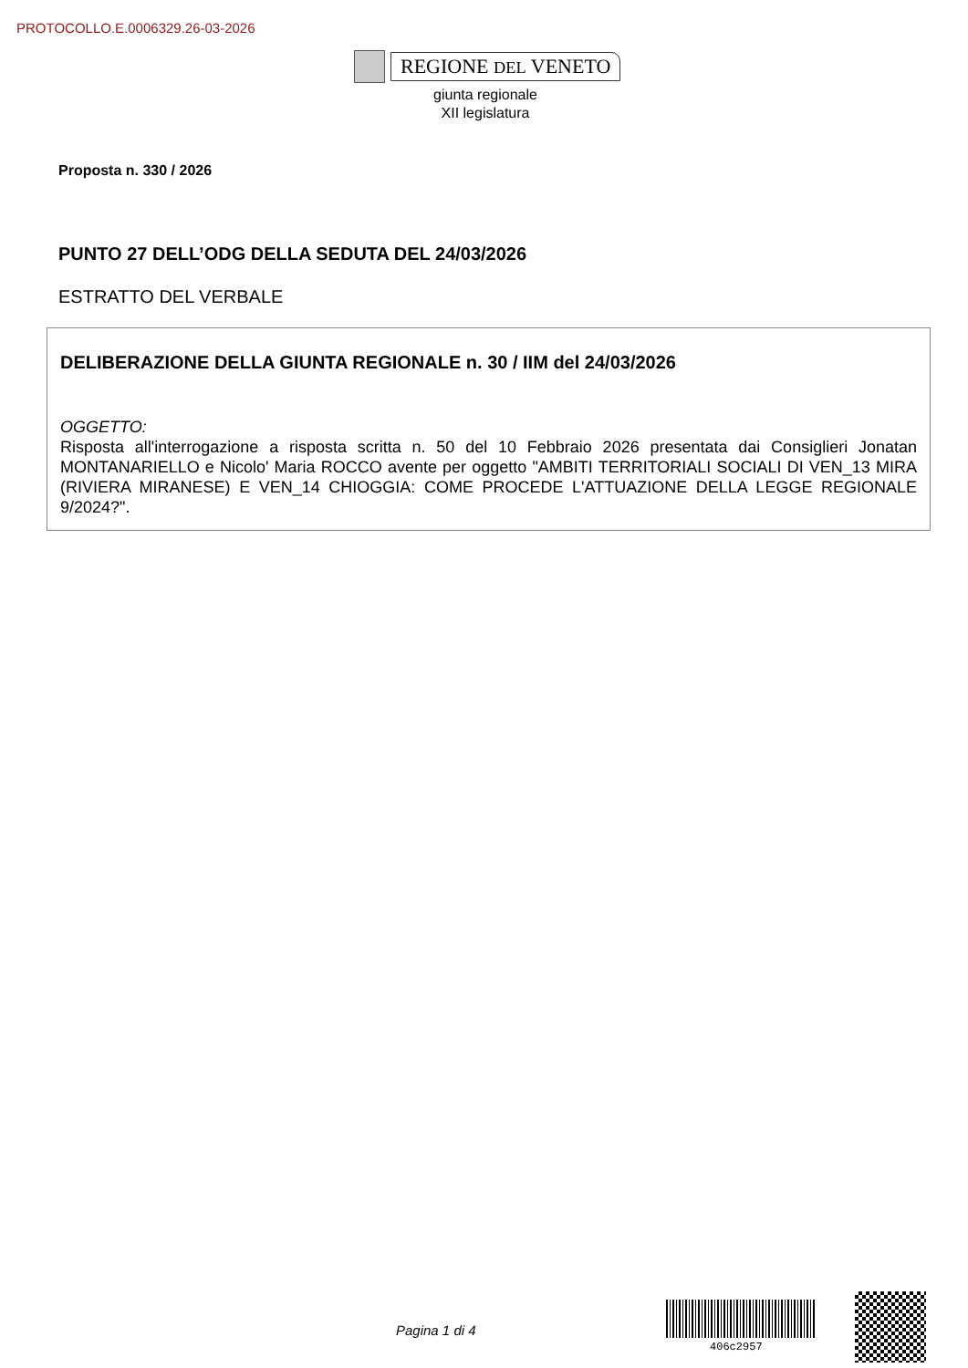PROTOCOLLO.E.0006329.26-03-2026
REGIONE DEL VENETO
giunta regionale
XII legislatura
Proposta n. 330 / 2026
PUNTO 27 DELL’ODG DELLA SEDUTA DEL 24/03/2026
ESTRATTO DEL VERBALE
DELIBERAZIONE DELLA GIUNTA REGIONALE n. 30 / IIM del 24/03/2026
OGGETTO:
Risposta all'interrogazione a risposta scritta n. 50 del 10 Febbraio 2026 presentata dai Consiglieri Jonatan MONTANARIELLO e Nicolo' Maria ROCCO avente per oggetto "AMBITI TERRITORIALI SOCIALI DI VEN_13 MIRA (RIVIERA MIRANESE) E VEN_14 CHIOGGIA: COME PROCEDE L'ATTUAZIONE DELLA LEGGE REGIONALE 9/2024?".
Pagina 1 di 4
406c2957